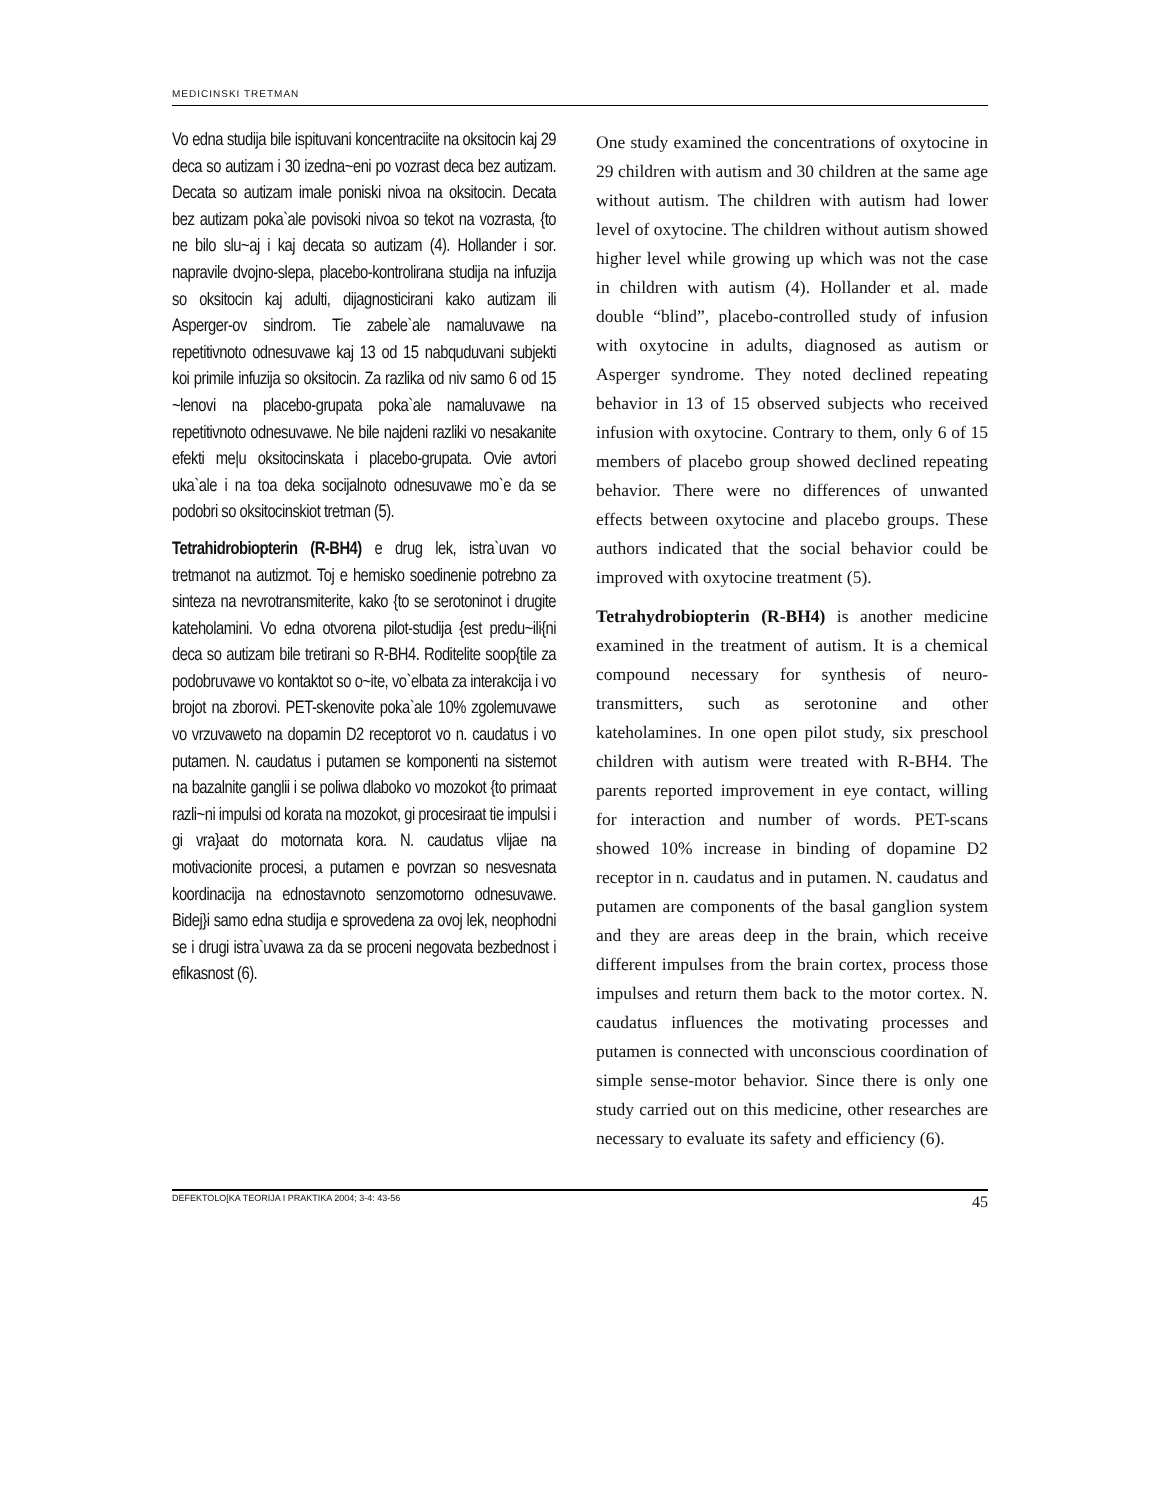MEDICINSKI TRETMAN
Vo edna studija bile ispituvani koncentraciite na oksitocin kaj 29 deca so autizam i 30 izedna~eni po vozrast deca bez autizam. Decata so autizam imale poniski nivoa na oksitocin. Decata bez autizam poka`ale povisoki nivoa so tekot na vozrasta, {to ne bilo slu~aj i kaj decata so autizam (4). Hollander i sor. napravile dvojno-slepa, placebo-kontrolirana studija na infuzija so oksitocin kaj adulti, dijagnosticirani kako autizam ili Asperger-ov sindrom. Tie zabele`ale namaluvawe na repetitivnoto odnesuvawe kaj 13 od 15 nabquduvani subjekti koi primile infuzija so oksitocin. Za razlika od niv samo 6 od 15 ~lenovi na placebo-grupata poka`ale namaluvawe na repetitivnoto odnesuvawe. Ne bile najdeni razliki vo nesakanite efekti me|u oksitocinskata i placebo-grupata. Ovie avtori uka`ale i na toa deka socijalnoto odnesuvawe mo`e da se podobri so oksitocinskiot tretman (5).
Tetrahidrobiopterin (R-BH4) e drug lek, istra`uvan vo tretmanot na autizmot. Toj e hemisko soedinenie potrebno za sinteza na nevrotransmiterite, kako {to se serotoninot i drugite kateholamini. Vo edna otvorena pilot-studija {est predu~ili{ni deca so autizam bile tretirani so R-BH4. Roditelite soop{tile za podobruvawe vo kontaktot so o~ite, vo`elbata za interakcija i vo brojot na zborovi. PET-skenovite poka`ale 10% zgolemuvawe vo vrzuvaweto na dopamin D2 receptorot vo n. caudatus i vo putamen. N. caudatus i putamen se komponenti na sistemot na bazalnite ganglii i se poliwa dlaboko vo mozokot {to primaat razli~ni impulsi od korata na mozokot, gi procesiraat tie impulsi i gi vra}aat do motornata kora. N. caudatus vlijae na motivacionite procesi, a putamen e povrzan so nesvesnata koordinacija na ednostavnoto senzomotorno odnesuvawe. Bidej}i samo edna studija e sprovedena za ovoj lek, neophodni se i drugi istra`uvawa za da se proceni negovata bezbednost i efikasnost (6).
One study examined the concentrations of oxytocine in 29 children with autism and 30 children at the same age without autism. The children with autism had lower level of oxytocine. The children without autism showed higher level while growing up which was not the case in children with autism (4). Hollander et al. made double “blind”, placebo-controlled study of infusion with oxytocine in adults, diagnosed as autism or Asperger syndrome. They noted declined repeating behavior in 13 of 15 observed subjects who received infusion with oxytocine. Contrary to them, only 6 of 15 members of placebo group showed declined repeating behavior. There were no differences of unwanted effects between oxytocine and placebo groups. These authors indicated that the social behavior could be improved with oxytocine treatment (5).
Tetrahydrobiopterin (R-BH4) is another medicine examined in the treatment of autism. It is a chemical compound necessary for synthesis of neuro-transmitters, such as serotonine and other kateholamines. In one open pilot study, six preschool children with autism were treated with R-BH4. The parents reported improvement in eye contact, willing for interaction and number of words. PET-scans showed 10% increase in binding of dopamine D2 receptor in n. caudatus and in putamen. N. caudatus and putamen are components of the basal ganglion system and they are areas deep in the brain, which receive different impulses from the brain cortex, process those impulses and return them back to the motor cortex. N. caudatus influences the motivating processes and putamen is connected with unconscious coordination of simple sense-motor behavior. Since there is only one study carried out on this medicine, other researches are necessary to evaluate its safety and efficiency (6).
DEFEKTOLO[KA TEORIJA I PRAKTIKA 2004; 3-4: 43-56 45